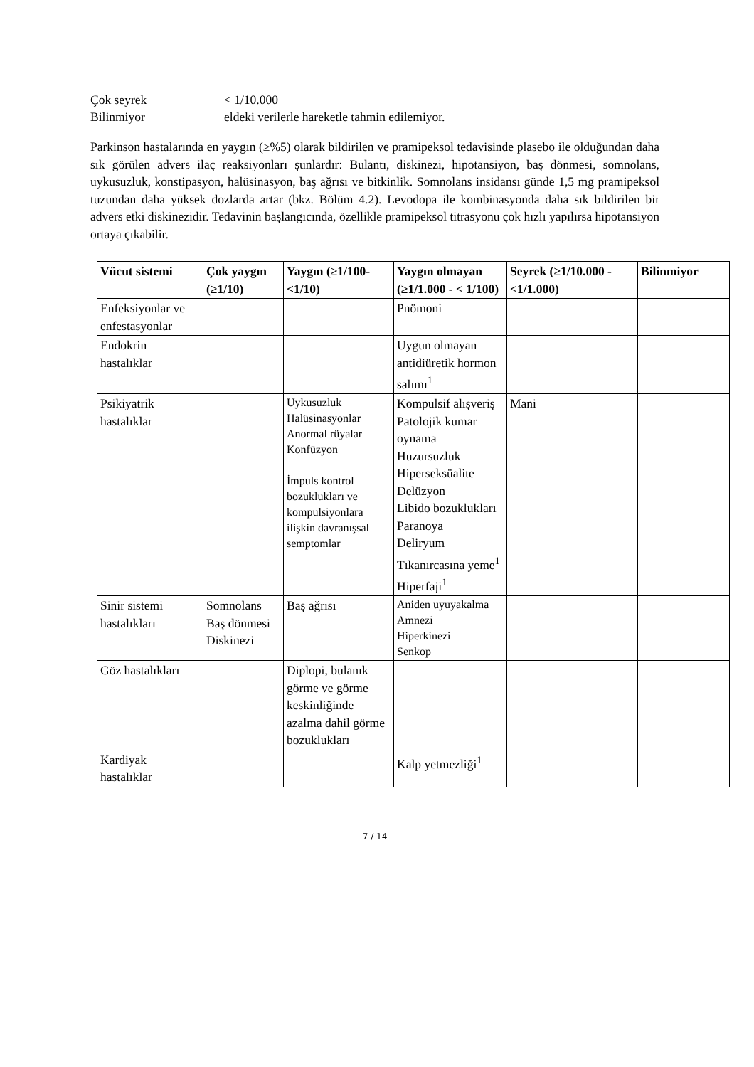Çok seyrek < 1/10.000
Bilinmiyor eldeki verilerle hareketle tahmin edilemiyor.
Parkinson hastalarında en yaygın (≥%5) olarak bildirilen ve pramipeksol tedavisinde plasebo ile olduğundan daha sık görülen advers ilaç reaksiyonları şunlardır: Bulantı, diskinezi, hipotansiyon, baş dönmesi, somnolans, uykusuzluk, konstipasyon, halüsinasyon, baş ağrısı ve bitkinlik. Somnolans insidansı günde 1,5 mg pramipeksol tuzundan daha yüksek dozlarda artar (bkz. Bölüm 4.2). Levodopa ile kombinasyonda daha sık bildirilen bir advers etki diskinezidir. Tedavinin başlangıcında, özellikle pramipeksol titrasyonu çok hızlı yapılırsa hipotansiyon ortaya çıkabilir.
| Vücut sistemi | Çok yaygın (≥1/10) | Yaygın (≥1/100- <1/10) | Yaygın olmayan (≥1/1.000 - < 1/100) | Seyrek (≥1/10.000 - <1/1.000) | Bilinmiyor |
| --- | --- | --- | --- | --- | --- |
| Enfeksiyonlar ve enfestasyonlar | | | Pnömoni | | |
| Endokrin hastalıklar | | | Uygun olmayan antidiüretik hormon salımı<sup>1</sup> | | |
| Psikiyatrik hastalıklar | | Uykusuzluk Halüsinasyonlar Anormal rüyalar Konfüzyon İmpuls kontrol bozuklukları ve kompulsiyonlara ilişkin davranışsal semptomlar | Kompulsif alışveriş Patolojik kumar oynama Huzursuzluk Hiperseksüalite Delüzyon Libido bozuklukları Paranoya Deliryum Tıkanırcasına yeme<sup>1</sup> Hiperfaji<sup>1</sup> | Mani | |
| Sinir sistemi hastalıkları | Somnolans Baş dönmesi Diskinezi | Baş ağrısı | Aniden uyuyakalma Amnezi Hiperkinezi Senkop | | |
| Göz hastalıkları | | Diplopi, bulanık görme ve görme keskinliğinde azalma dahil görme bozuklukları | | | |
| Kardiyak hastalıklar | | | Kalp yetmezliği<sup>1</sup> | | |
7 / 14